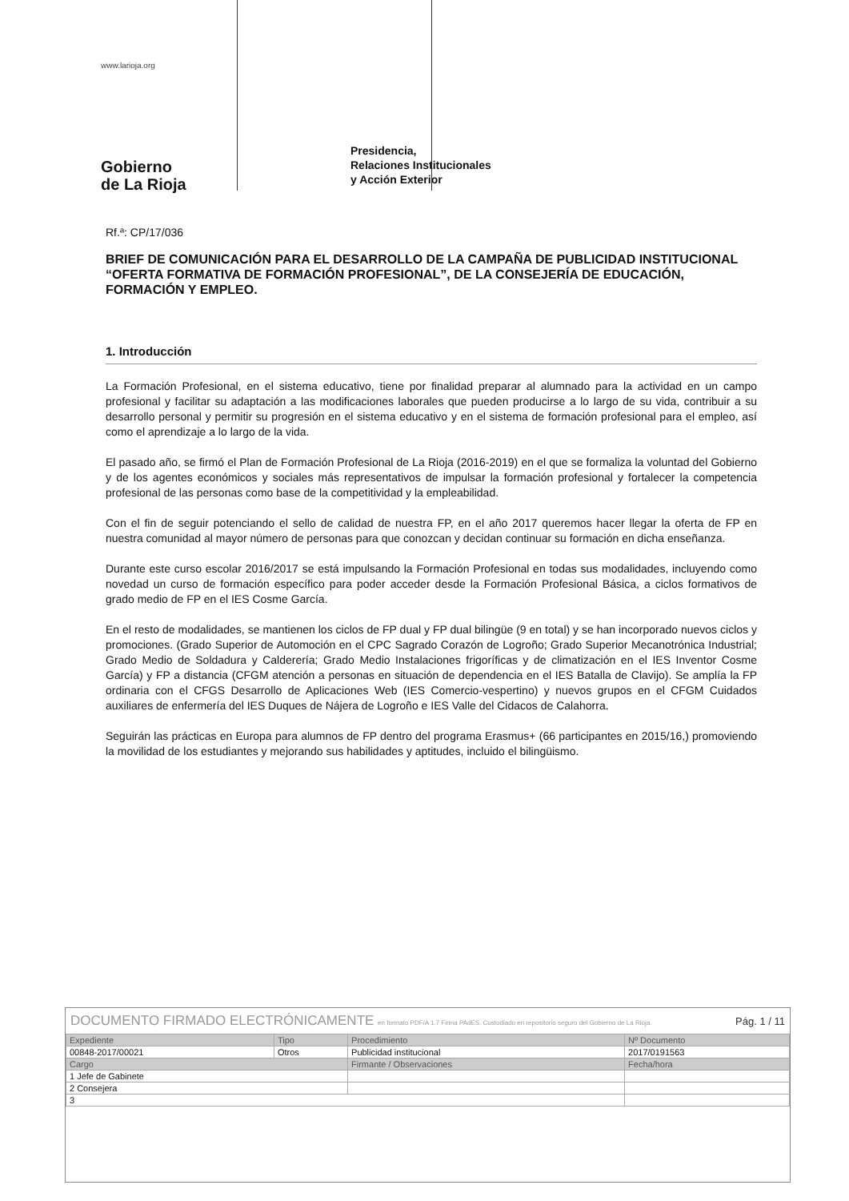www.larioja.org
Gobierno
de La Rioja
Presidencia,
Relaciones Institucionales
y Acción Exterior
Rf.ª: CP/17/036
BRIEF DE COMUNICACIÓN PARA EL DESARROLLO DE LA CAMPAÑA DE PUBLICIDAD INSTITUCIONAL “OFERTA FORMATIVA DE FORMACIÓN PROFESIONAL”, DE LA CONSEJERÍA DE EDUCACIÓN, FORMACIÓN Y EMPLEO.
1. Introducción
La Formación Profesional, en el sistema educativo, tiene por finalidad preparar al alumnado para la actividad en un campo profesional y facilitar su adaptación a las modificaciones laborales que pueden producirse a lo largo de su vida, contribuir a su desarrollo personal y permitir su progresión en el sistema educativo y en el sistema de formación profesional para el empleo, así como el aprendizaje a lo largo de la vida.
El pasado año, se firmó el Plan de Formación Profesional de La Rioja (2016-2019) en el que se formaliza la voluntad del Gobierno y de los agentes económicos y sociales más representativos de impulsar la formación profesional y fortalecer la competencia profesional de las personas como base de la competitividad y la empleabilidad.
Con el fin de seguir potenciando el sello de calidad de nuestra FP, en el año 2017 queremos hacer llegar la oferta de FP en nuestra comunidad al mayor número de personas para que conozcan y decidan continuar su formación en dicha enseñanza.
Durante este curso escolar 2016/2017 se está impulsando la Formación Profesional en todas sus modalidades, incluyendo como novedad un curso de formación específico para poder acceder desde la Formación Profesional Básica, a ciclos formativos de grado medio de FP en el IES Cosme García.
En el resto de modalidades, se mantienen los ciclos de FP dual y FP dual bilingüe (9 en total) y se han incorporado nuevos ciclos y promociones. (Grado Superior de Automoción en el CPC Sagrado Corazón de Logroño; Grado Superior Mecanotrónica Industrial; Grado Medio de Soldadura y Calderería; Grado Medio Instalaciones frigoríficas y de climatización en el IES Inventor Cosme García) y FP a distancia (CFGM atención a personas en situación de dependencia en el IES Batalla de Clavijo). Se amplía la FP ordinaria con el CFGS Desarrollo de Aplicaciones Web (IES Comercio-vespertino) y nuevos grupos en el CFGM Cuidados auxiliares de enfermería del IES Duques de Nájera de Logroño e IES Valle del Cidacos de Calahorra.
Seguirán las prácticas en Europa para alumnos de FP dentro del programa Erasmus+ (66 participantes en 2015/16,) promoviendo la movilidad de los estudiantes y mejorando sus habilidades y aptitudes, incluido el bilingüismo.
| DOCUMENTO FIRMADO ELECTRÓNICAMENTE en formato PDF/A 1.7 Firma PAdES. Custodiado en repositorio seguro del Gobierno de La Rioja. | Pág. 1 / 11 |
| Expediente | Tipo | Procedimiento | | Nº Documento |
| 00848-2017/00021 | Otros | Publicidad institucional | | 2017/0191563 |
| Cargo | | | Firmante / Observaciones | Fecha/hora |
| 1 Jefe de Gabinete | | | | |
| 2 Consejera | | | | |
| 3 | | | | |